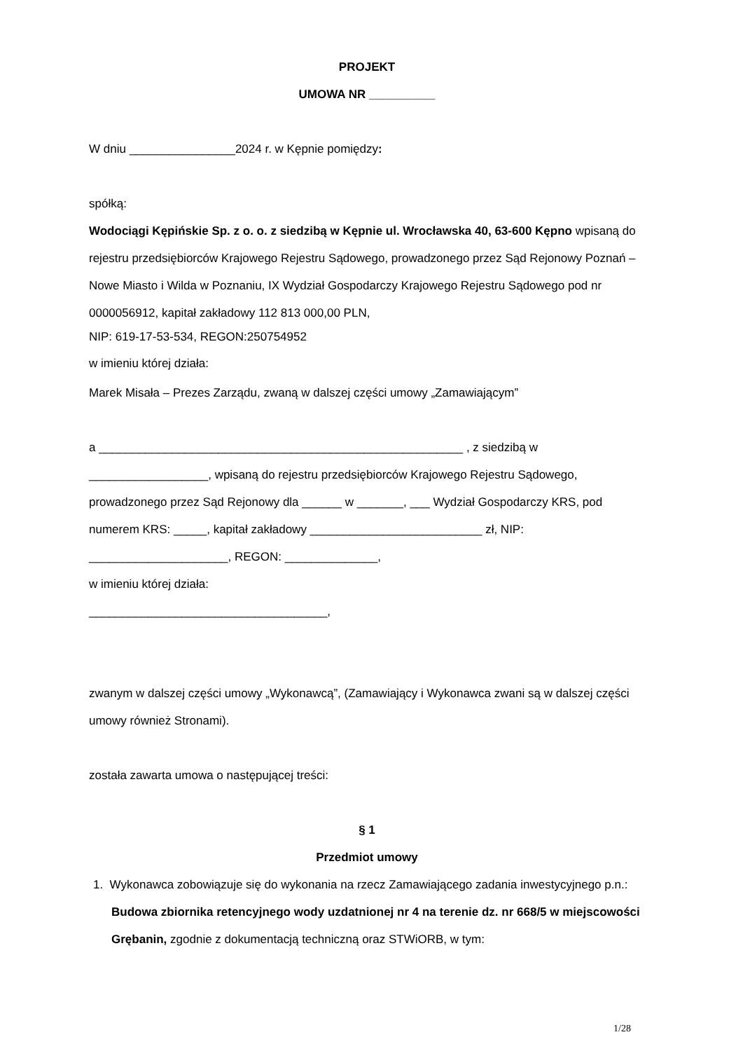PROJEKT
UMOWA NR __________
W dniu ________________2024 r. w Kępnie pomiędzy:
spółką:
Wodociągi Kępińskie Sp. z o. o. z siedzibą w Kępnie ul. Wrocławska 40, 63-600 Kępno wpisaną do rejestru przedsiębiorców Krajowego Rejestru Sądowego, prowadzonego przez Sąd Rejonowy Poznań – Nowe Miasto i Wilda w Poznaniu, IX Wydział Gospodarczy Krajowego Rejestru Sądowego pod nr 0000056912, kapitał zakładowy 112 813 000,00 PLN,
NIP: 619-17-53-534, REGON:250754952
w imieniu której działa:
Marek Misała – Prezes Zarządu, zwaną w dalszej części umowy „Zamawiającym”
a _______________________________________________________ , z siedzibą w __________________, wpisaną do rejestru przedsiębiorców Krajowego Rejestru Sądowego, prowadzonego przez Sąd Rejonowy dla ______ w _______, ___ Wydział Gospodarczy KRS, pod numerem KRS: _____, kapitał zakładowy __________________________ zł, NIP: _____________________, REGON: ______________,
w imieniu której działa:
____________________________________,
zwanym w dalszej części umowy „Wykonawcą”, (Zamawiający i Wykonawca zwani są w dalszej części umowy również Stronami).
została zawarta umowa o następującej treści:
§ 1
Przedmiot umowy
1. Wykonawca zobowiązuje się do wykonania na rzecz Zamawiającego zadania inwestycyjnego p.n.: Budowa zbiornika retencyjnego wody uzdatnionej nr 4 na terenie dz. nr 668/5 w miejscowości Grębanin, zgodnie z dokumentacją techniczną oraz STWiORB, w tym:
1/28